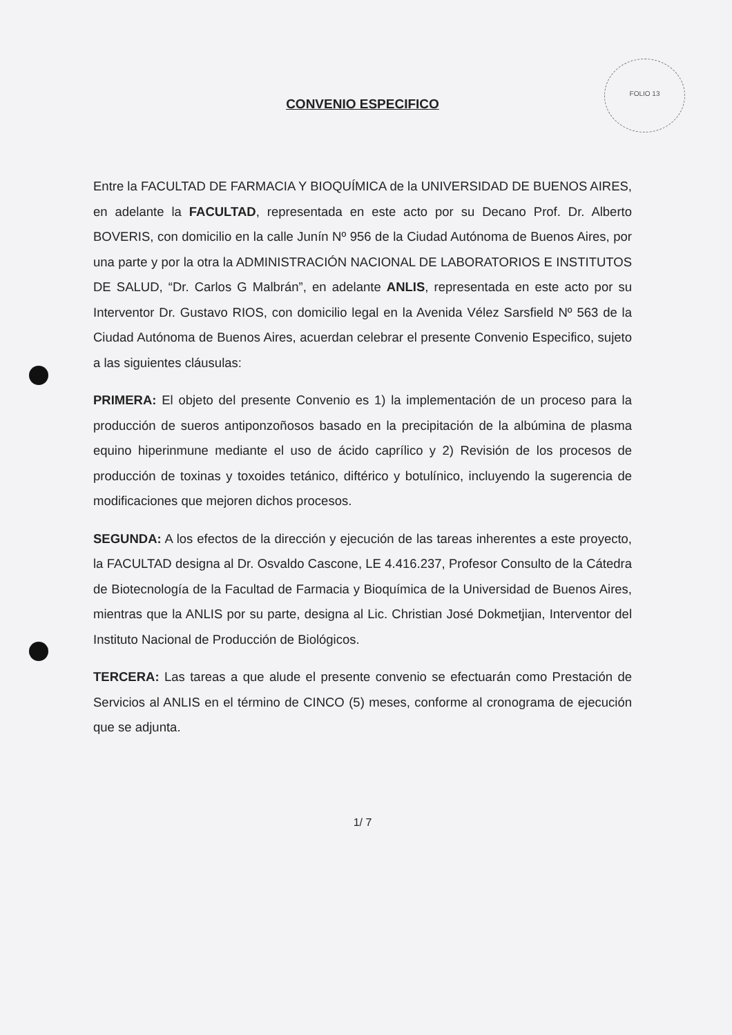FOLIO 13
CONVENIO ESPECIFICO
Entre la FACULTAD DE FARMACIA Y BIOQUÍMICA de la UNIVERSIDAD DE BUENOS AIRES, en adelante la FACULTAD, representada en este acto por su Decano Prof. Dr. Alberto BOVERIS, con domicilio en la calle Junín Nº 956 de la Ciudad Autónoma de Buenos Aires, por una parte y por la otra la ADMINISTRACIÓN NACIONAL DE LABORATORIOS E INSTITUTOS DE SALUD, “Dr. Carlos G Malbrán”, en adelante ANLIS, representada en este acto por su Interventor Dr. Gustavo RIOS, con domicilio legal en la Avenida Vélez Sarsfield Nº 563 de la Ciudad Autónoma de Buenos Aires, acuerdan celebrar el presente Convenio Especifico, sujeto a las siguientes cláusulas:
PRIMERA: El objeto del presente Convenio es 1) la implementación de un proceso para la producción de sueros antiponzoñosos basado en la precipitación de la albúmina de plasma equino hiperinmune mediante el uso de ácido caprílico y 2) Revisión de los procesos de producción de toxinas y toxoides tetánico, diftérico y botulínico, incluyendo la sugerencia de modificaciones que mejoren dichos procesos.
SEGUNDA: A los efectos de la dirección y ejecución de las tareas inherentes a este proyecto, la FACULTAD designa al Dr. Osvaldo Cascone, LE 4.416.237, Profesor Consulto de la Cátedra de Biotecnología de la Facultad de Farmacia y Bioquímica de la Universidad de Buenos Aires, mientras que la ANLIS por su parte, designa al Lic. Christian José Dokmetjian, Interventor del Instituto Nacional de Producción de Biológicos.
TERCERA: Las tareas a que alude el presente convenio se efectuarán como Prestación de Servicios al ANLIS en el término de CINCO (5) meses, conforme al cronograma de ejecución que se adjunta.
1/ 7